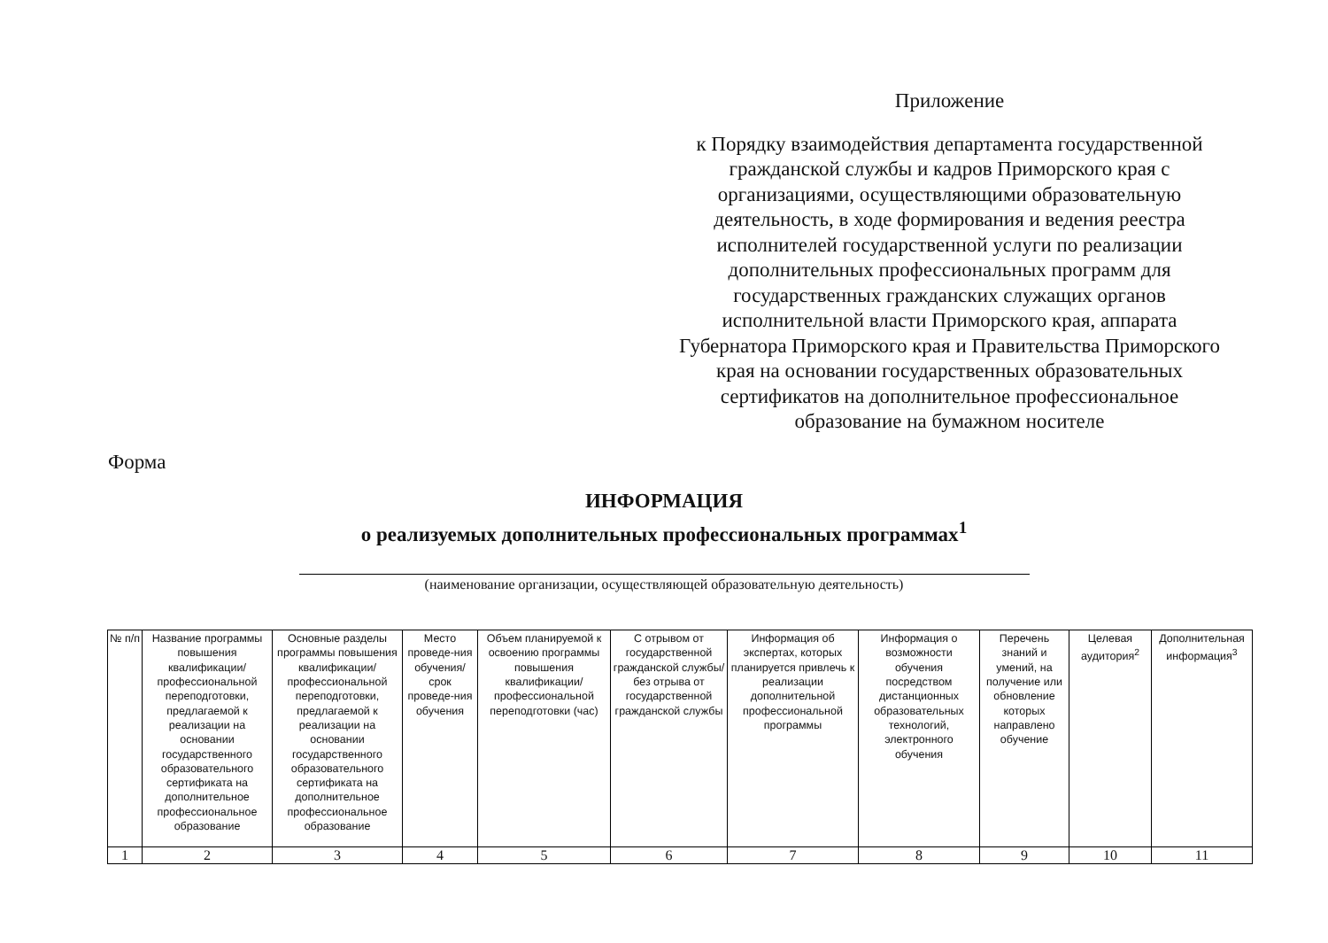Приложение
к Порядку взаимодействия департамента государственной гражданской службы и кадров Приморского края с организациями, осуществляющими образовательную деятельность, в ходе формирования и ведения реестра исполнителей государственной услуги по реализации дополнительных профессиональных программ для государственных гражданских служащих органов исполнительной власти Приморского края, аппарата Губернатора Приморского края и Правительства Приморского края на основании государственных образовательных сертификатов на дополнительное профессиональное образование на бумажном носителе
Форма
ИНФОРМАЦИЯ
о реализуемых дополнительных профессиональных программах<sup>1</sup>
(наименование организации, осуществляющей образовательную деятельность)
| № п/п | Название программы повышения квалификации/ профессиональной переподготовки, предлагаемой к реализации на основании государственного образовательного сертификата на дополнительное профессиональное образование | Основные разделы программы повышения квалификации/ профессиональной переподготовки, предлагаемой к реализации на основании государственного образовательного сертификата на дополнительное профессиональное образование | Место проведе-ния обучения/ срок проведе-ния обучения | Объем планируемой к освоению программы повышения квалификации/ профессиональной переподготовки (час) | С отрывом от государственной гражданской службы/без отрыва от государственной гражданской службы | Информация об экспертах, которых планируется привлечь к реализации дополнительной профессиональной программы | Информация о возможности обучения посредством дистанционных образовательных технологий, электронного обучения | Перечень знаний и умений, на получение или обновление которых направлено обучение | Целевая аудитория<sup>2</sup> | Дополнительная информация<sup>3</sup> |
| --- | --- | --- | --- | --- | --- | --- | --- | --- | --- | --- |
| 1 | 2 | 3 | 4 | 5 | 6 | 7 | 8 | 9 | 10 | 11 |